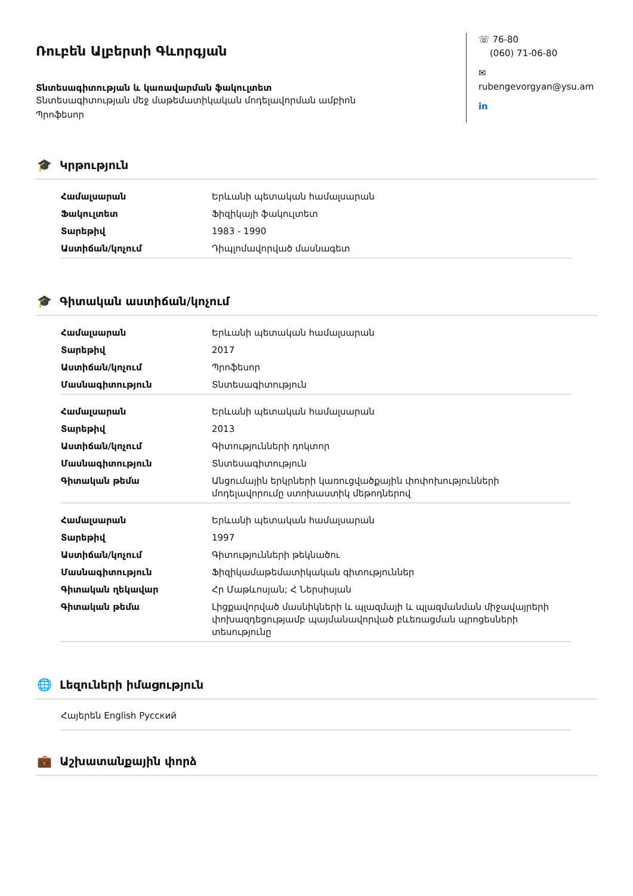Ռուբեն Ալբերտի Գևորգյան
Տնտեսագիտության և կառավարման ֆակուլտետ
Տնտեսագիտության մեջ մաթեմատիկական մոդելավորման ամբիոն
Պրոֆեսոր
☏ 76-80
(060) 71-06-80
✉ rubengevorgyan@ysu.am
in
🎓 Կրթություն
| Համալսարան | Երևանի պետական համալսարան |
| Ֆակուլտետ | Ֆիզիկայի ֆակուլտետ |
| Տարեթիվ | 1983 - 1990 |
| Աստիճան/կոչում | Դիպլոմավորված մասնագետ |
🎓 Գիտական աստիճան/կոչում
| Համալսարան | Երևանի պետական համալսարան |
| Տարեթիվ | 2017 |
| Աստիճան/կոչում | Պրոֆեսոր |
| Մասնագիտություն | Տնտեսագիտություն |
| Համալսարան | Երևանի պետական համալսարան |
| Տարեթիվ | 2013 |
| Աստիճան/կոչում | Գիտությունների դոկտոր |
| Մասնագիտություն | Տնտեսագիտություն |
| Գիտական թեմա | Անցումային երկրների կառուցվածքային փոփոխությունների մոդելավորումը ստոխաստիկ մեթոդներով |
| Համալսարան | Երևանի պետական համալսարան |
| Տարեթիվ | 1997 |
| Աստիճան/կոչում | Գիտությունների թեկնածու |
| Մասնագիտություն | Ֆիզիկամաթեմատիկական գիտություններ |
| Գիտական ղեկավար | Հր Մաթևոսյան; Հ Ներսիսյան |
| Գիտական թեմա | Լիցքավորված մասնիկների և պլազմայի և պլազմանման միջավայրերի փոխազդեցությամբ պայմանավորված բևեռացման պրոցեսների տեսությունը |
🌐 Լեզուների իմացություն
Հայերեն English Русский
💼 Աշխատանքային փորձ